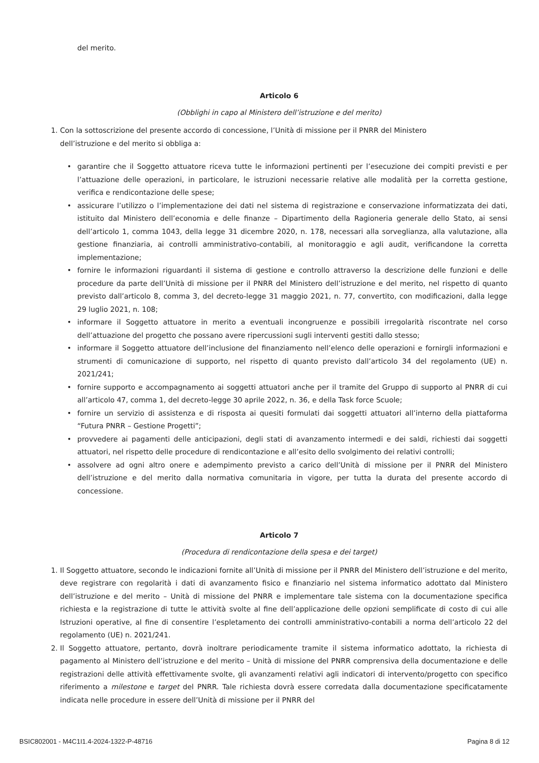del merito.
Articolo 6
(Obblighi in capo al Ministero dell’istruzione e del merito)
1. Con la sottoscrizione del presente accordo di concessione, l’Unità di missione per il PNRR del Ministero
dell’istruzione e del merito si obbliga a:
• garantire che il Soggetto attuatore riceva tutte le informazioni pertinenti per l’esecuzione dei compiti previsti e per l’attuazione delle operazioni, in particolare, le istruzioni necessarie relative alle modalità per la corretta gestione, verifica e rendicontazione delle spese;
• assicurare l’utilizzo o l’implementazione dei dati nel sistema di registrazione e conservazione informatizzata dei dati, istituito dal Ministero dell’economia e delle finanze – Dipartimento della Ragioneria generale dello Stato, ai sensi dell’articolo 1, comma 1043, della legge 31 dicembre 2020, n. 178, necessari alla sorveglianza, alla valutazione, alla gestione finanziaria, ai controlli amministrativo-contabili, al monitoraggio e agli audit, verificandone la corretta implementazione;
• fornire le informazioni riguardanti il sistema di gestione e controllo attraverso la descrizione delle funzioni e delle procedure da parte dell’Unità di missione per il PNRR del Ministero dell’istruzione e del merito, nel rispetto di quanto previsto dall’articolo 8, comma 3, del decreto-legge 31 maggio 2021, n. 77, convertito, con modificazioni, dalla legge 29 luglio 2021, n. 108;
• informare il Soggetto attuatore in merito a eventuali incongruenze e possibili irregolarità riscontrate nel corso dell’attuazione del progetto che possano avere ripercussioni sugli interventi gestiti dallo stesso;
• informare il Soggetto attuatore dell’inclusione del finanziamento nell’elenco delle operazioni e fornirgli informazioni e strumenti di comunicazione di supporto, nel rispetto di quanto previsto dall’articolo 34 del regolamento (UE) n. 2021/241;
• fornire supporto e accompagnamento ai soggetti attuatori anche per il tramite del Gruppo di supporto al PNRR di cui all’articolo 47, comma 1, del decreto-legge 30 aprile 2022, n. 36, e della Task force Scuole;
• fornire un servizio di assistenza e di risposta ai quesiti formulati dai soggetti attuatori all’interno della piattaforma “Futura PNRR – Gestione Progetti”;
• provvedere ai pagamenti delle anticipazioni, degli stati di avanzamento intermedi e dei saldi, richiesti dai soggetti attuatori, nel rispetto delle procedure di rendicontazione e all’esito dello svolgimento dei relativi controlli;
• assolvere ad ogni altro onere e adempimento previsto a carico dell’Unità di missione per il PNRR del Ministero dell’istruzione e del merito dalla normativa comunitaria in vigore, per tutta la durata del presente accordo di concessione.
Articolo 7
(Procedura di rendicontazione della spesa e dei target)
1. Il Soggetto attuatore, secondo le indicazioni fornite all’Unità di missione per il PNRR del Ministero dell’istruzione e del merito, deve registrare con regolarità i dati di avanzamento fisico e finanziario nel sistema informatico adottato dal Ministero dell’istruzione e del merito – Unità di missione del PNRR e implementare tale sistema con la documentazione specifica richiesta e la registrazione di tutte le attività svolte al fine dell’applicazione delle opzioni semplificate di costo di cui alle Istruzioni operative, al fine di consentire l’espletamento dei controlli amministrativo-contabili a norma dell’articolo 22 del regolamento (UE) n. 2021/241.
2. Il Soggetto attuatore, pertanto, dovrà inoltrare periodicamente tramite il sistema informatico adottato, la richiesta di pagamento al Ministero dell’istruzione e del merito – Unità di missione del PNRR comprensiva della documentazione e delle registrazioni delle attività effettivamente svolte, gli avanzamenti relativi agli indicatori di intervento/progetto con specifico riferimento a milestone e target del PNRR. Tale richiesta dovrà essere corredata dalla documentazione specificatamente indicata nelle procedure in essere dell’Unità di missione per il PNRR del
BSIC802001 - M4C1I1.4-2024-1322-P-48716 Pagina 8 di 12